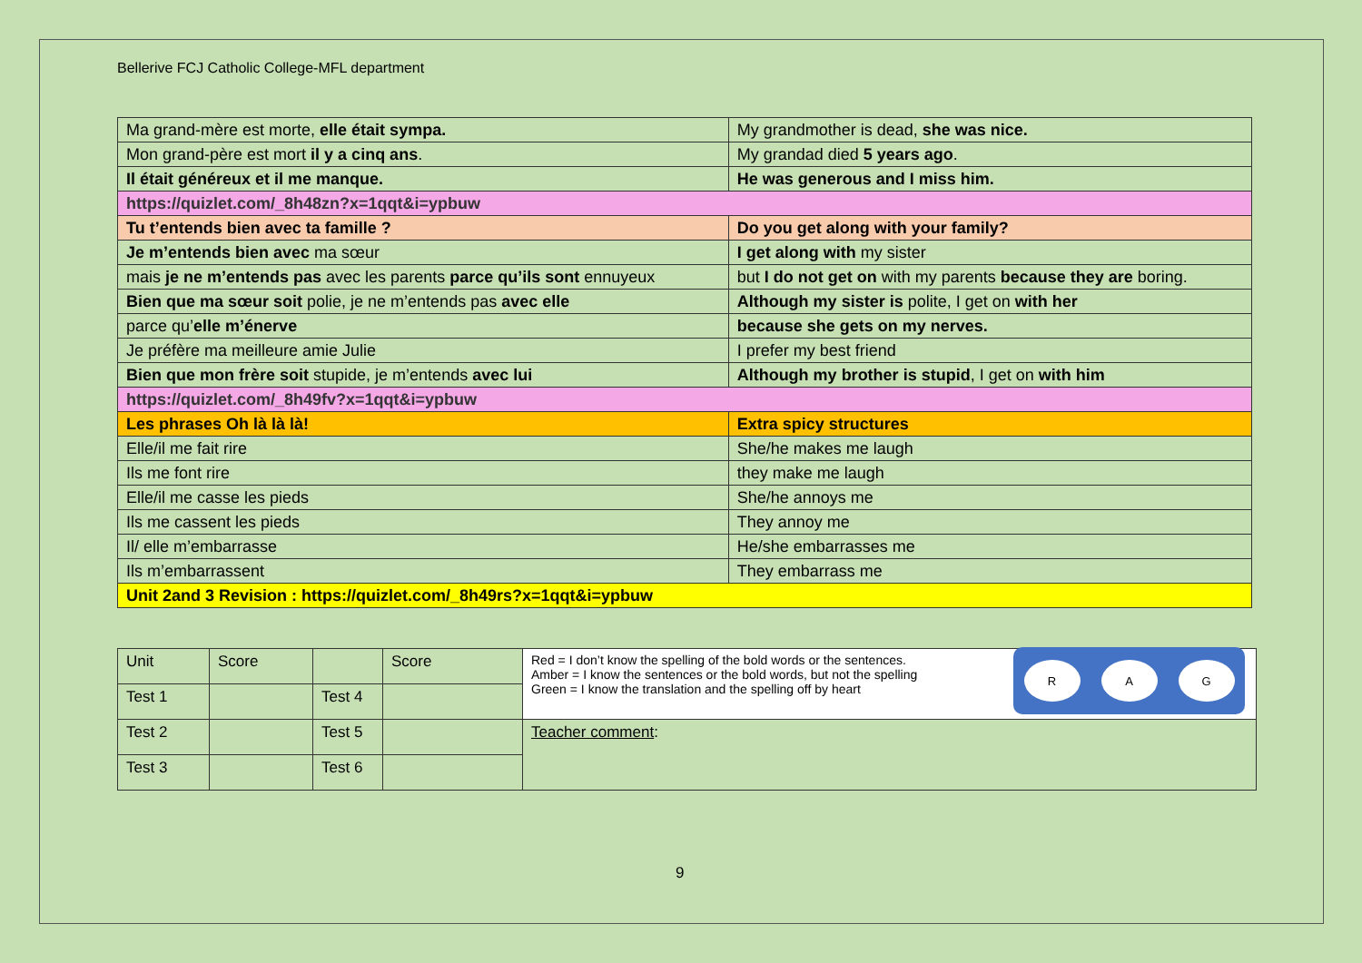Bellerive FCJ Catholic College-MFL department
| Ma grand-mère est morte, elle était sympa. | My grandmother is dead, she was nice. |
| Mon grand-père est mort il y a cinq ans . | My grandad died 5 years ago . |
| Il était généreux et il me manque. | He was generous and I miss him. |
| https://quizlet.com/_8h48zn?x=1qqt&i=ypbuw | |
| Tu t’entends bien avec ta famille ? | Do you get along with your family? |
| Je m’entends bien avec ma sœur | I get along with my sister |
| mais je ne m’entends pas avec les parents parce qu’ils sont ennuyeux | but I do not get on with my parents because they are boring. |
| Bien que ma sœur soit polie, je ne m’entends pas avec elle | Although my sister is polite, I get on with her |
| parce qu’ elle m’énerve | because she gets on my nerves. |
| Je préfère ma meilleure amie Julie | I prefer my best friend |
| Bien que mon frère soit stupide, je m’entends avec lui | Although my brother is stupid , I get on with him |
| https://quizlet.com/_8h49fv?x=1qqt&i=ypbuw | |
| Les phrases Oh là là là! | Extra spicy structures |
| Elle/il me fait rire | She/he makes me laugh |
| Ils me font rire | they make me laugh |
| Elle/il me casse les pieds | She/he annoys me |
| Ils me cassent les pieds | They annoy me |
| Il/ elle m’embarrasse | He/she embarrasses me |
| Ils m’embarrassent | They embarrass me |
| Unit 2and 3 Revision : https://quizlet.com/_8h49rs?x=1qqt&i=ypbuw | |
| Unit | Score | | Score | Red = I don’t know the spelling of the bold words or the sentences. Amber = I know the sentences or the bold words, but not the spelling Green = I know the translation and the spelling off by heart R A G |
| Test 1 | | Test 4 | | |
| Test 2 | | Test 5 | | Teacher comment : |
| Test 3 | | Test 6 | | |
9